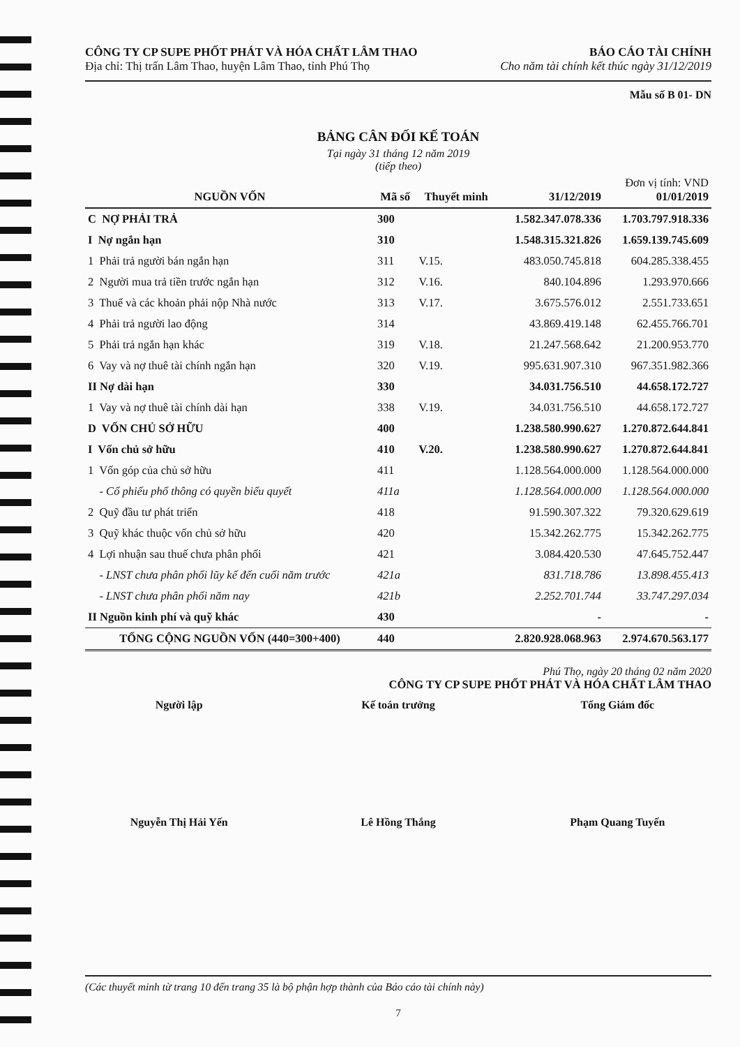CÔNG TY CP SUPE PHỐT PHÁT VÀ HÓA CHẤT LÂM THAO
Địa chỉ: Thị trấn Lâm Thao, huyện Lâm Thao, tỉnh Phú Thọ
BÁO CÁO TÀI CHÍNH
Cho năm tài chính kết thúc ngày 31/12/2019
Mẫu số B 01- DN
BẢNG CÂN ĐỐI KẾ TOÁN
Tại ngày 31 tháng 12 năm 2019
(tiếp theo)
| NGUỒN VỐN | Mã số | Thuyết minh | 31/12/2019 | Đơn vị tính: VND 01/01/2019 |
| --- | --- | --- | --- | --- |
| C NỢ PHẢI TRẢ | 300 | | 1.582.347.078.336 | 1.703.797.918.336 |
| I Nợ ngắn hạn | 310 | | 1.548.315.321.826 | 1.659.139.745.609 |
| 1 Phải trả người bán ngắn hạn | 311 | V.15. | 483.050.745.818 | 604.285.338.455 |
| 2 Người mua trả tiền trước ngắn hạn | 312 | V.16. | 840.104.896 | 1.293.970.666 |
| 3 Thuế và các khoản phải nộp Nhà nước | 313 | V.17. | 3.675.576.012 | 2.551.733.651 |
| 4 Phải trả người lao động | 314 | | 43.869.419.148 | 62.455.766.701 |
| 5 Phải trả ngắn hạn khác | 319 | V.18. | 21.247.568.642 | 21.200.953.770 |
| 6 Vay và nợ thuê tài chính ngắn hạn | 320 | V.19. | 995.631.907.310 | 967.351.982.366 |
| II Nợ dài hạn | 330 | | 34.031.756.510 | 44.658.172.727 |
| 1 Vay và nợ thuê tài chính dài hạn | 338 | V.19. | 34.031.756.510 | 44.658.172.727 |
| D VỐN CHỦ SỞ HỮU | 400 | | 1.238.580.990.627 | 1.270.872.644.841 |
| I Vốn chủ sở hữu | 410 | V.20. | 1.238.580.990.627 | 1.270.872.644.841 |
| 1 Vốn góp của chủ sở hữu | 411 | | 1.128.564.000.000 | 1.128.564.000.000 |
| - Cổ phiếu phổ thông có quyền biểu quyết | 411a | | 1.128.564.000.000 | 1.128.564.000.000 |
| 2 Quỹ đầu tư phát triển | 418 | | 91.590.307.322 | 79.320.629.619 |
| 3 Quỹ khác thuộc vốn chủ sở hữu | 420 | | 15.342.262.775 | 15.342.262.775 |
| 4 Lợi nhuận sau thuế chưa phân phối | 421 | | 3.084.420.530 | 47.645.752.447 |
| - LNST chưa phân phối lũy kế đến cuối năm trước | 421a | | 831.718.786 | 13.898.455.413 |
| - LNST chưa phân phối năm nay | 421b | | 2.252.701.744 | 33.747.297.034 |
| II Nguồn kinh phí và quỹ khác | 430 | | - | - |
| TỔNG CỘNG NGUỒN VỐN (440=300+400) | 440 | | 2.820.928.068.963 | 2.974.670.563.177 |
Phú Thọ, ngày 20 tháng 02 năm 2020
CÔNG TY CP SUPE PHỐT PHÁT VÀ HÓA CHẤT LÂM THAO
Người lập Kế toán trưởng Tổng Giám đốc
Nguyễn Thị Hải Yến Lê Hồng Thắng Phạm Quang Tuyến
(Các thuyết minh từ trang 10 đến trang 35 là bộ phận hợp thành của Báo cáo tài chính này)
7